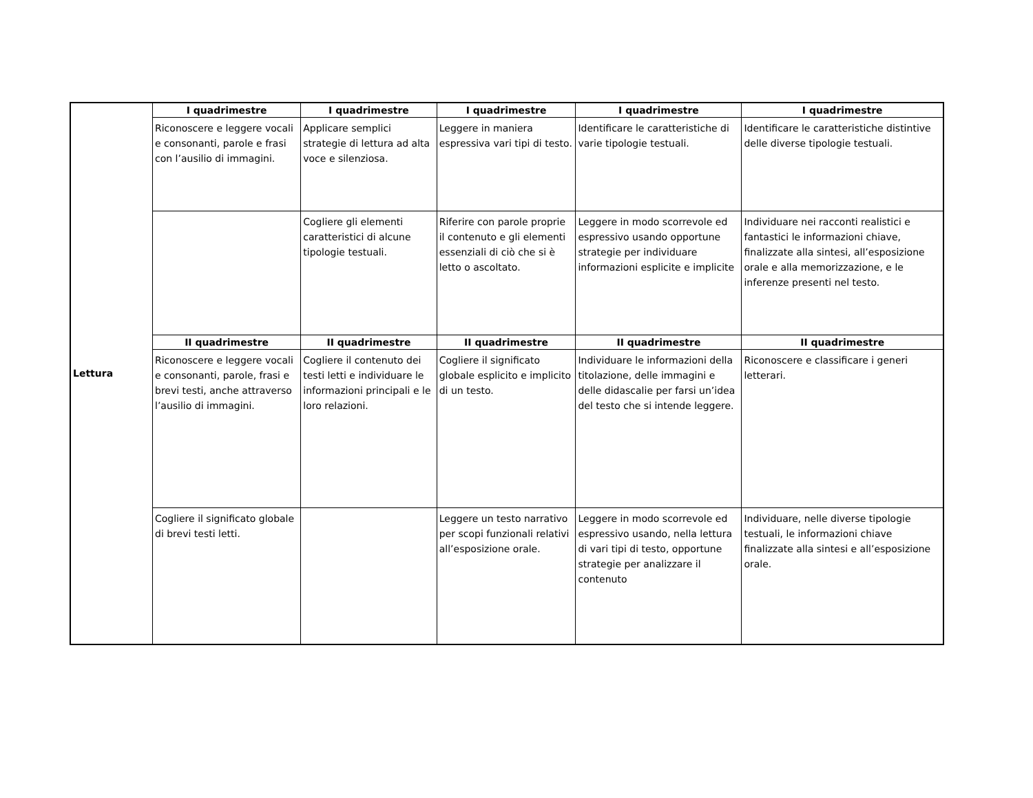| Lettura | I quadrimestre | I quadrimestre | I quadrimestre | I quadrimestre | I quadrimestre |
| | Riconoscere e leggere vocali e consonanti, parole e frasi con l’ausilio di immagini. | Applicare semplici strategie di lettura ad alta voce e silenziosa. | Leggere in maniera espressiva vari tipi di testo. | Identificare le caratteristiche di varie tipologie testuali. | Identificare le caratteristiche distintive delle diverse tipologie testuali. |
| | | Cogliere gli elementi caratteristici di alcune tipologie testuali. | Riferire con parole proprie il contenuto e gli elementi essenziali di ciò che si è letto o ascoltato. | Leggere in modo scorrevole ed espressivo usando opportune strategie per individuare informazioni esplicite e implicite | Individuare nei racconti realistici e fantastici le informazioni chiave, finalizzate alla sintesi, all’esposizione orale e alla memorizzazione, e le inferenze presenti nel testo. |
| | II quadrimestre | II quadrimestre | II quadrimestre | II quadrimestre | II quadrimestre |
| | Riconoscere e leggere vocali e consonanti, parole, frasi e brevi testi, anche attraverso l’ausilio di immagini. | Cogliere il contenuto dei testi letti e individuare le informazioni principali e le loro relazioni. | Cogliere il significato globale esplicito e implicito di un testo. | Individuare le informazioni della titolazione, delle immagini e delle didascalie per farsi un’idea del testo che si intende leggere. | Riconoscere e classificare i generi letterari. |
| | Cogliere il significato globale di brevi testi letti. | | Leggere un testo narrativo per scopi funzionali relativi all’esposizione orale. | Leggere in modo scorrevole ed espressivo usando, nella lettura di vari tipi di testo, opportune strategie per analizzare il contenuto | Individuare, nelle diverse tipologie testuali, le informazioni chiave finalizzate alla sintesi e all’esposizione orale. |